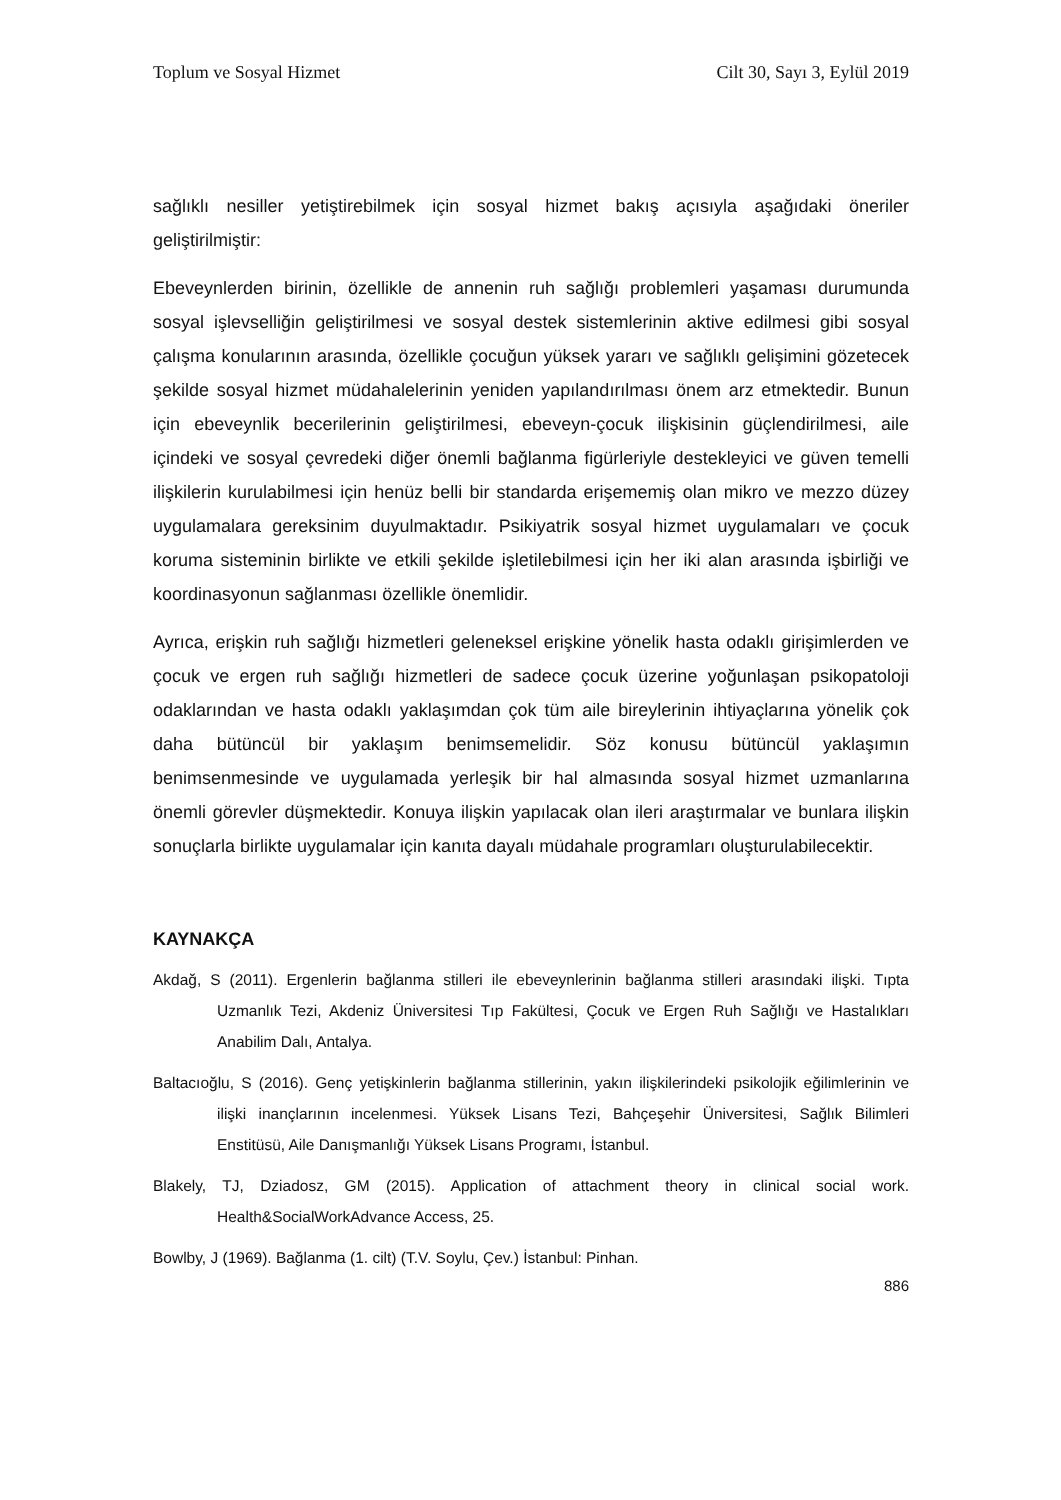Toplum ve Sosyal Hizmet Cilt 30, Sayı 3, Eylül 2019
sağlıklı nesiller yetiştirebilmek için sosyal hizmet bakış açısıyla aşağıdaki öneriler geliştirilmiştir:
Ebeveynlerden birinin, özellikle de annenin ruh sağlığı problemleri yaşaması durumunda sosyal işlevselliğin geliştirilmesi ve sosyal destek sistemlerinin aktive edilmesi gibi sosyal çalışma konularının arasında, özellikle çocuğun yüksek yararı ve sağlıklı gelişimini gözetecek şekilde sosyal hizmet müdahalelerinin yeniden yapılandırılması önem arz etmektedir. Bunun için ebeveynlik becerilerinin geliştirilmesi, ebeveyn-çocuk ilişkisinin güçlendirilmesi, aile içindeki ve sosyal çevredeki diğer önemli bağlanma figürleriyle destekleyici ve güven temelli ilişkilerin kurulabilmesi için henüz belli bir standarda erişememiş olan mikro ve mezzo düzey uygulamalara gereksinim duyulmaktadır. Psikiyatrik sosyal hizmet uygulamaları ve çocuk koruma sisteminin birlikte ve etkili şekilde işletilebilmesi için her iki alan arasında işbirliği ve koordinasyonun sağlanması özellikle önemlidir.
Ayrıca, erişkin ruh sağlığı hizmetleri geleneksel erişkine yönelik hasta odaklı girişimlerden ve çocuk ve ergen ruh sağlığı hizmetleri de sadece çocuk üzerine yoğunlaşan psikopatoloji odaklarından ve hasta odaklı yaklaşımdan çok tüm aile bireylerinin ihtiyaçlarına yönelik çok daha bütüncül bir yaklaşım benimsemelidir. Söz konusu bütüncül yaklaşımın benimsenmesinde ve uygulamada yerleşik bir hal almasında sosyal hizmet uzmanlarına önemli görevler düşmektedir. Konuya ilişkin yapılacak olan ileri araştırmalar ve bunlara ilişkin sonuçlarla birlikte uygulamalar için kanıta dayalı müdahale programları oluşturulabilecektir.
KAYNAKÇA
Akdağ, S (2011). Ergenlerin bağlanma stilleri ile ebeveynlerinin bağlanma stilleri arasındaki ilişki. Tıpta Uzmanlık Tezi, Akdeniz Üniversitesi Tıp Fakültesi, Çocuk ve Ergen Ruh Sağlığı ve Hastalıkları Anabilim Dalı, Antalya.
Baltacıoğlu, S (2016). Genç yetişkinlerin bağlanma stillerinin, yakın ilişkilerindeki psikolojik eğilimlerinin ve ilişki inançlarının incelenmesi. Yüksek Lisans Tezi, Bahçeşehir Üniversitesi, Sağlık Bilimleri Enstitüsü, Aile Danışmanlığı Yüksek Lisans Programı, İstanbul.
Blakely, TJ, Dziadosz, GM (2015). Application of attachment theory in clinical social work. Health&SocialWorkAdvance Access, 25.
Bowlby, J (1969). Bağlanma (1. cilt) (T.V. Soylu, Çev.) İstanbul: Pinhan.
886